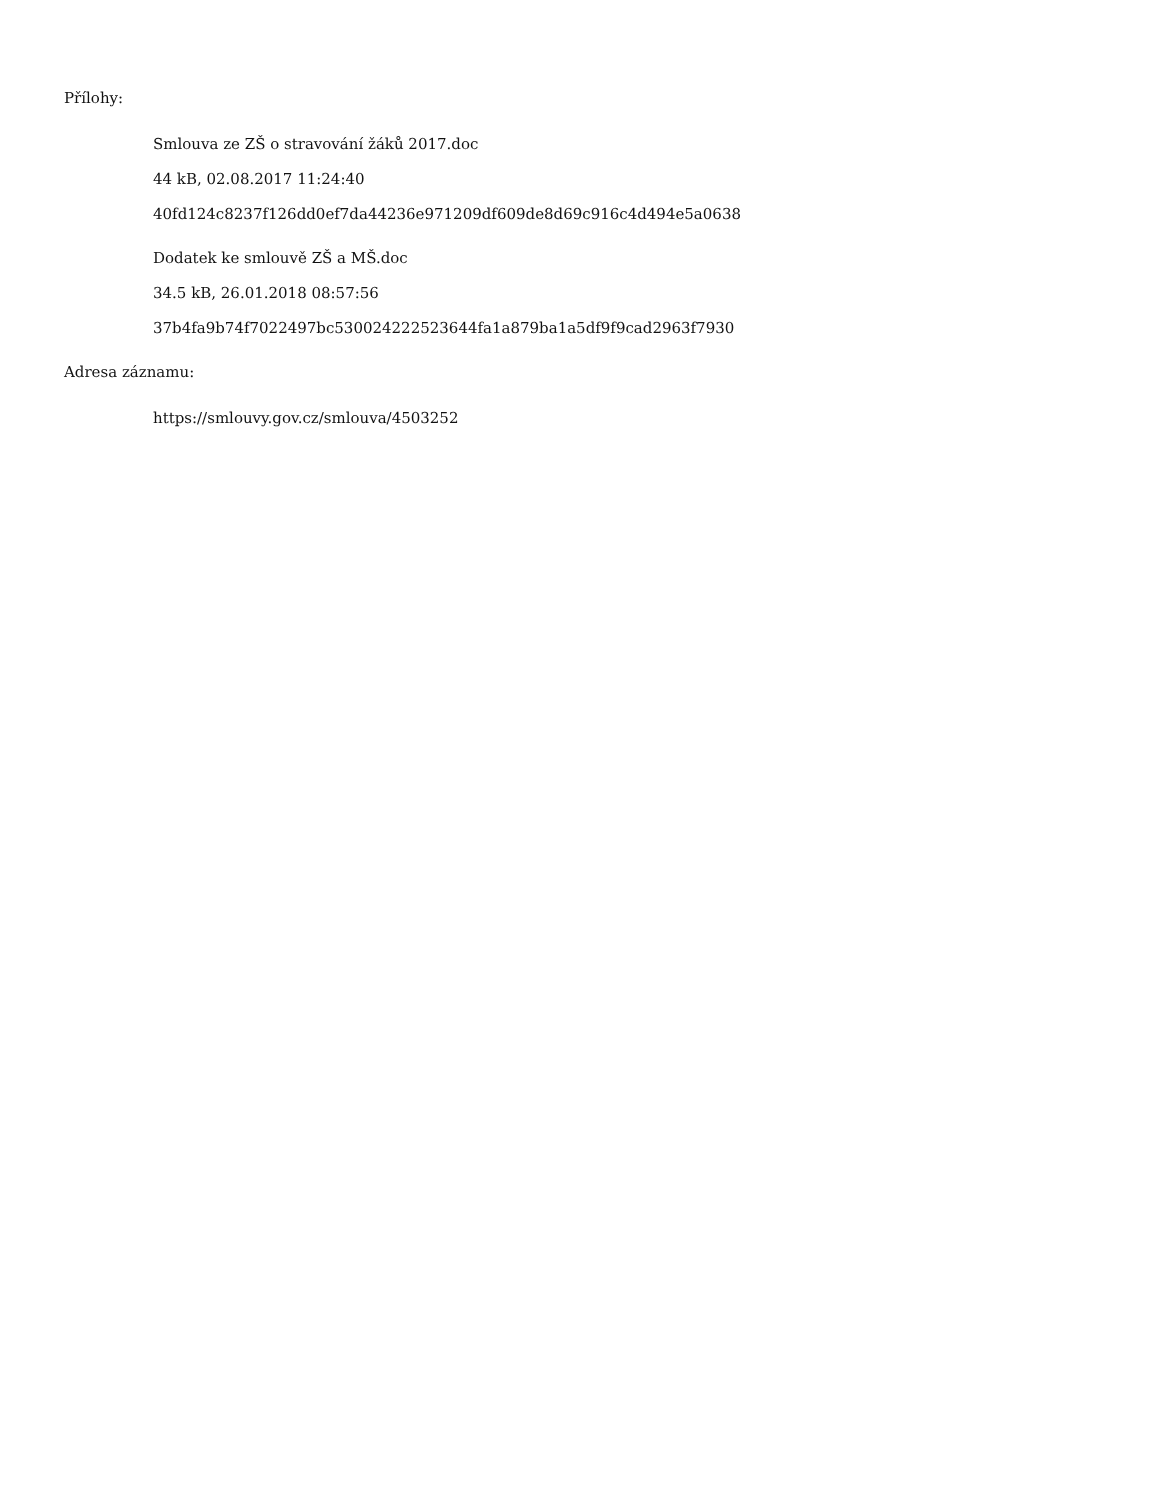Přílohy:
Smlouva ze ZŠ o stravování žáků 2017.doc
44 kB, 02.08.2017 11:24:40
40fd124c8237f126dd0ef7da44236e971209df609de8d69c916c4d494e5a0638
Dodatek ke smlouvě ZŠ a MŠ.doc
34.5 kB, 26.01.2018 08:57:56
37b4fa9b74f7022497bc530024222523644fa1a879ba1a5df9f9cad2963f7930
Adresa záznamu:
https://smlouvy.gov.cz/smlouva/4503252